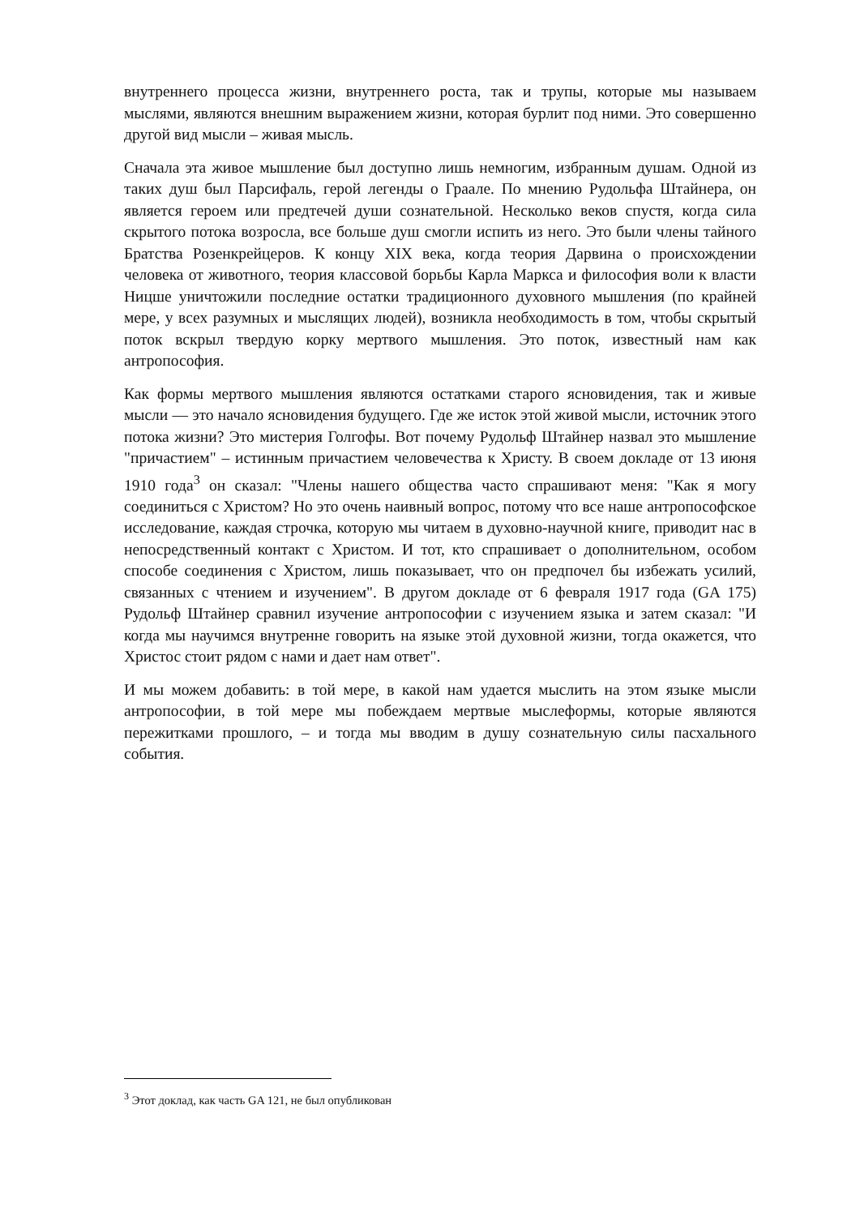внутреннего процесса жизни, внутреннего роста, так и трупы, которые мы называем мыслями, являются внешним выражением жизни, которая бурлит под ними. Это совершенно другой вид мысли – живая мысль.
Сначала эта живое мышление был доступно лишь немногим, избранным душам. Одной из таких душ был Парсифаль, герой легенды о Граале. По мнению Рудольфа Штайнера, он является героем или предтечей души сознательной. Несколько веков спустя, когда сила скрытого потока возросла, все больше душ смогли испить из него. Это были члены тайного Братства Розенкрейцеров. К концу XIX века, когда теория Дарвина о происхождении человека от животного, теория классовой борьбы Карла Маркса и философия воли к власти Ницше уничтожили последние остатки традиционного духовного мышления (по крайней мере, у всех разумных и мыслящих людей), возникла необходимость в том, чтобы скрытый поток вскрыл твердую корку мертвого мышления. Это поток, известный нам как антропософия.
Как формы мертвого мышления являются остатками старого ясновидения, так и живые мысли — это начало ясновидения будущего. Где же исток этой живой мысли, источник этого потока жизни? Это мистерия Голгофы. Вот почему Рудольф Штайнер назвал это мышление "причастием" – истинным причастием человечества к Христу. В своем докладе от 13 июня 1910 года<sup>3</sup> он сказал: "Члены нашего общества часто спрашивают меня: "Как я могу соединиться с Христом? Но это очень наивный вопрос, потому что все наше антропософское исследование, каждая строчка, которую мы читаем в духовно-научной книге, приводит нас в непосредственный контакт с Христом. И тот, кто спрашивает о дополнительном, особом способе соединения с Христом, лишь показывает, что он предпочел бы избежать усилий, связанных с чтением и изучением". В другом докладе от 6 февраля 1917 года (GA 175) Рудольф Штайнер сравнил изучение антропософии с изучением языка и затем сказал: "И когда мы научимся внутренне говорить на языке этой духовной жизни, тогда окажется, что Христос стоит рядом с нами и дает нам ответ".
И мы можем добавить: в той мере, в какой нам удается мыслить на этом языке мысли антропософии, в той мере мы побеждаем мертвые мыслеформы, которые являются пережитками прошлого, – и тогда мы вводим в душу сознательную силы пасхального события.
<sup>3</sup> Этот доклад, как часть GA 121, не был опубликован